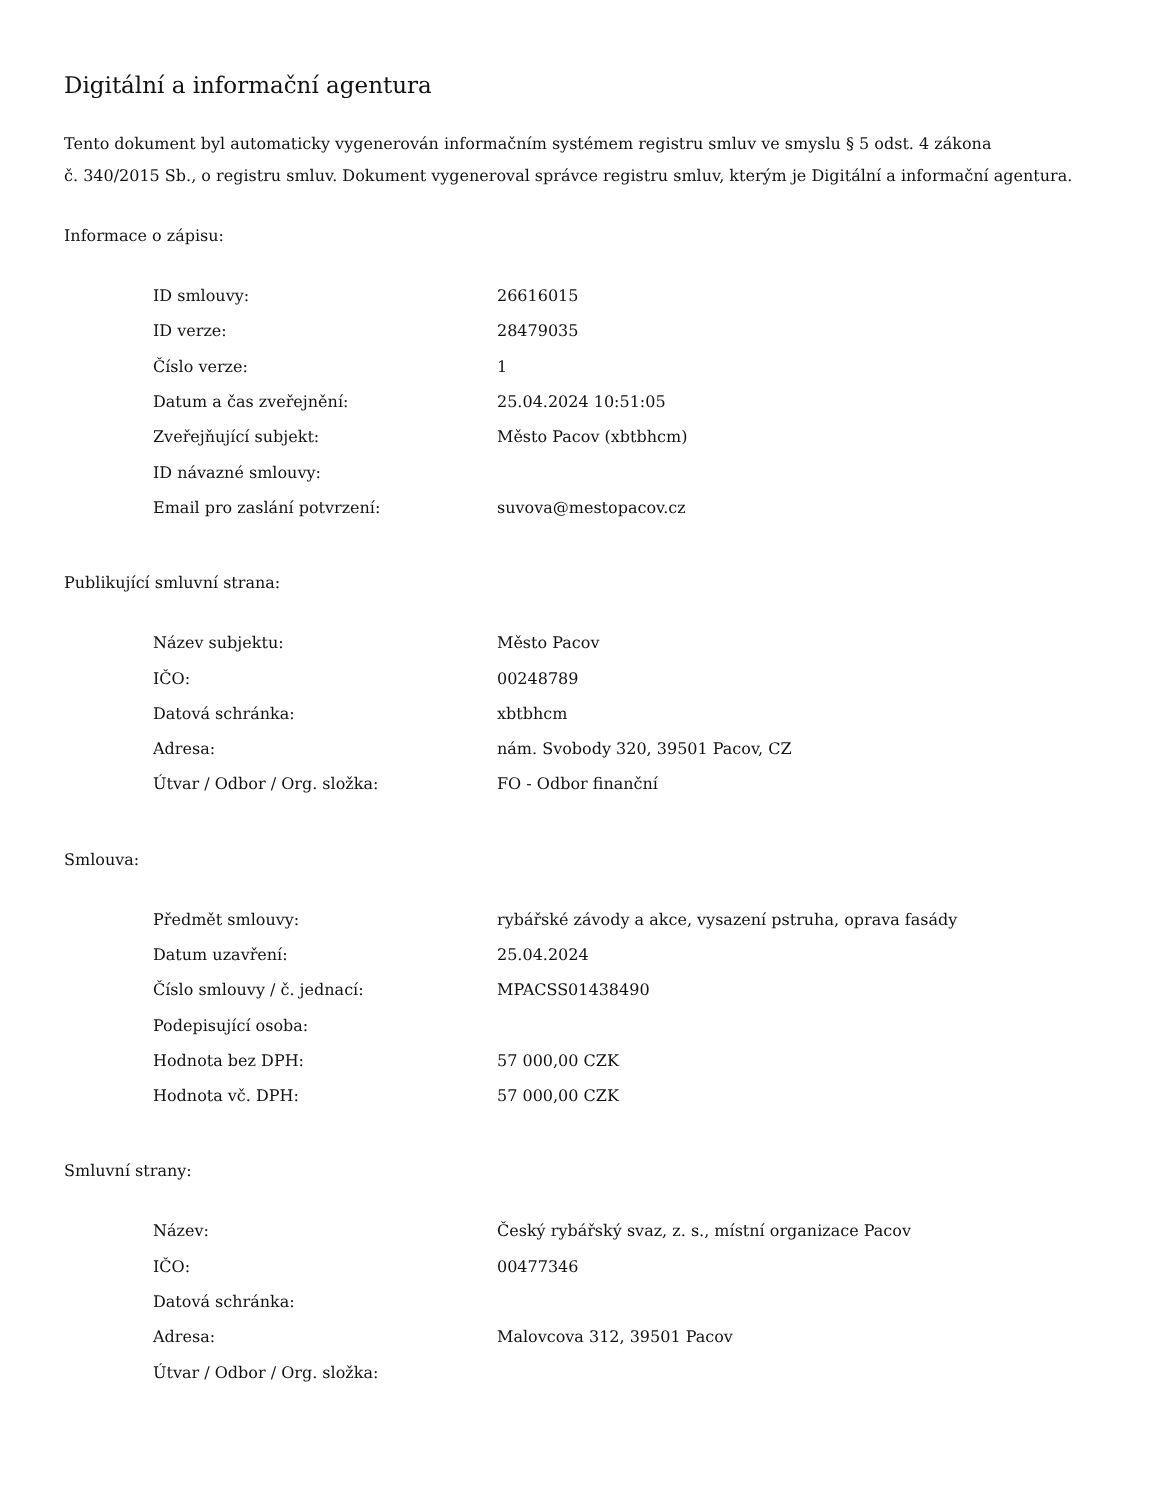Digitální a informační agentura
Tento dokument byl automaticky vygenerován informačním systémem registru smluv ve smyslu § 5 odst. 4 zákona
č. 340/2015 Sb., o registru smluv. Dokument vygeneroval správce registru smluv, kterým je Digitální a informační agentura.
Informace o zápisu:
| ID smlouvy: | 26616015 |
| ID verze: | 28479035 |
| Číslo verze: | 1 |
| Datum a čas zveřejnění: | 25.04.2024 10:51:05 |
| Zveřejňující subjekt: | Město Pacov (xbtbhcm) |
| ID návazné smlouvy: | |
| Email pro zaslání potvrzení: | suvova@mestopacov.cz |
Publikující smluvní strana:
| Název subjektu: | Město Pacov |
| IČO: | 00248789 |
| Datová schránka: | xbtbhcm |
| Adresa: | nám. Svobody 320, 39501 Pacov, CZ |
| Útvar / Odbor / Org. složka: | FO - Odbor finanční |
Smlouva:
| Předmět smlouvy: | rybářské závody a akce, vysazení pstruha, oprava fasády |
| Datum uzavření: | 25.04.2024 |
| Číslo smlouvy / č. jednací: | MPACSS01438490 |
| Podepisující osoba: | |
| Hodnota bez DPH: | 57 000,00 CZK |
| Hodnota vč. DPH: | 57 000,00 CZK |
Smluvní strany:
| Název: | Český rybářský svaz, z. s., místní organizace Pacov |
| IČO: | 00477346 |
| Datová schránka: | |
| Adresa: | Malovcova 312, 39501 Pacov |
| Útvar / Odbor / Org. složka: | |